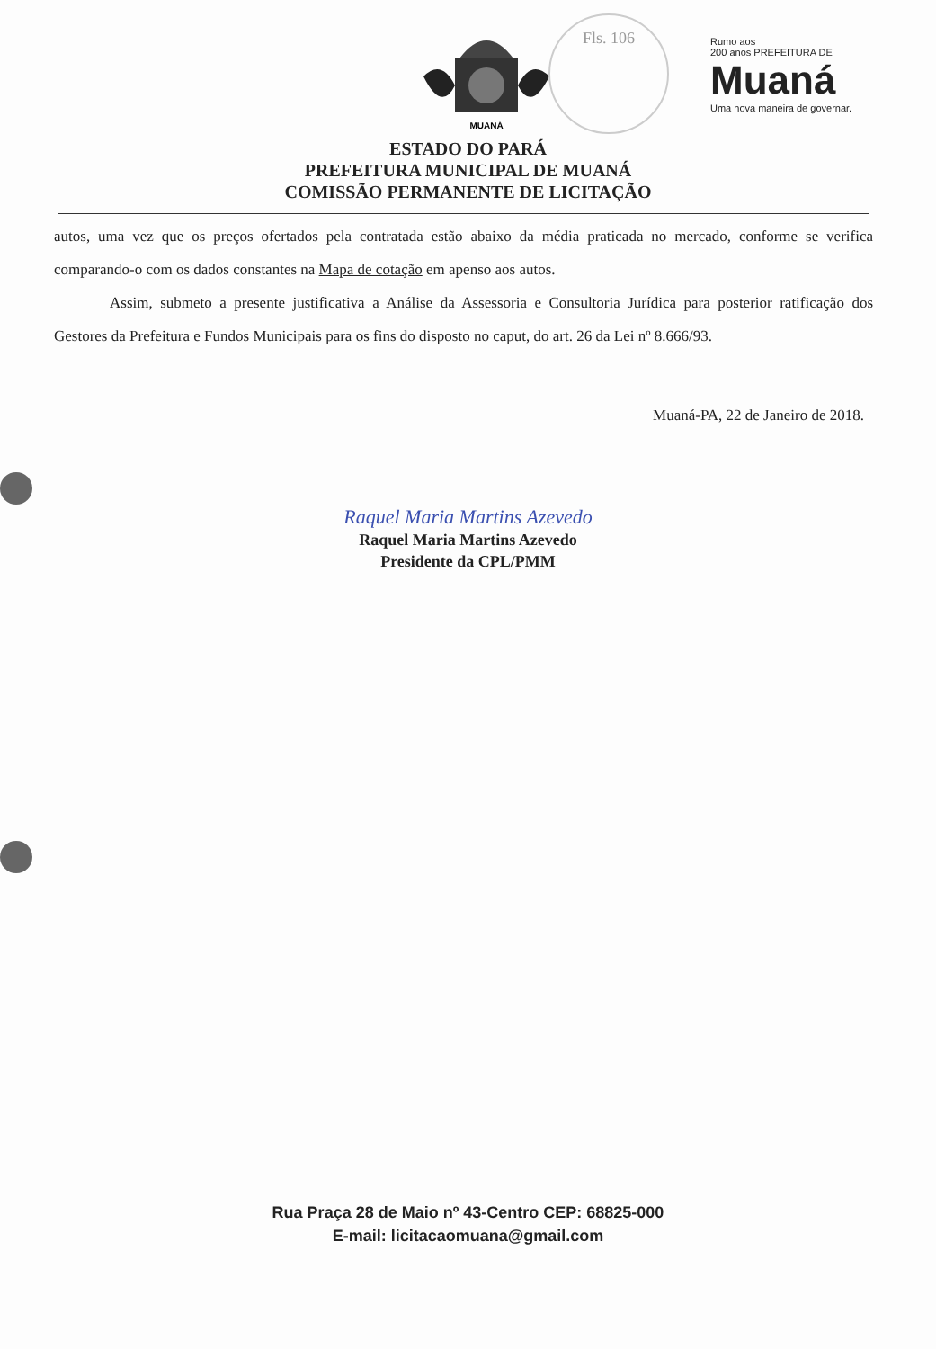MUANÁ
Fls. 106
Rumo aos
200 anos PREFEITURA DE
Muaná
Uma nova maneira de governar.
ESTADO DO PARÁ
PREFEITURA MUNICIPAL DE MUANÁ
COMISSÃO PERMANENTE DE LICITAÇÃO
autos, uma vez que os preços ofertados pela contratada estão abaixo da média praticada no mercado, conforme se verifica comparando-o com os dados constantes na Mapa de cotação em apenso aos autos.
Assim, submeto a presente justificativa a Análise da Assessoria e Consultoria Jurídica para posterior ratificação dos Gestores da Prefeitura e Fundos Municipais para os fins do disposto no caput, do art. 26 da Lei nº 8.666/93.
Muaná-PA, 22 de Janeiro de 2018.
Raquel Maria Martins Azevedo
Raquel Maria Martins Azevedo
Presidente da CPL/PMM
Rua Praça 28 de Maio nº 43-Centro CEP: 68825-000
E-mail: licitacaomuana@gmail.com